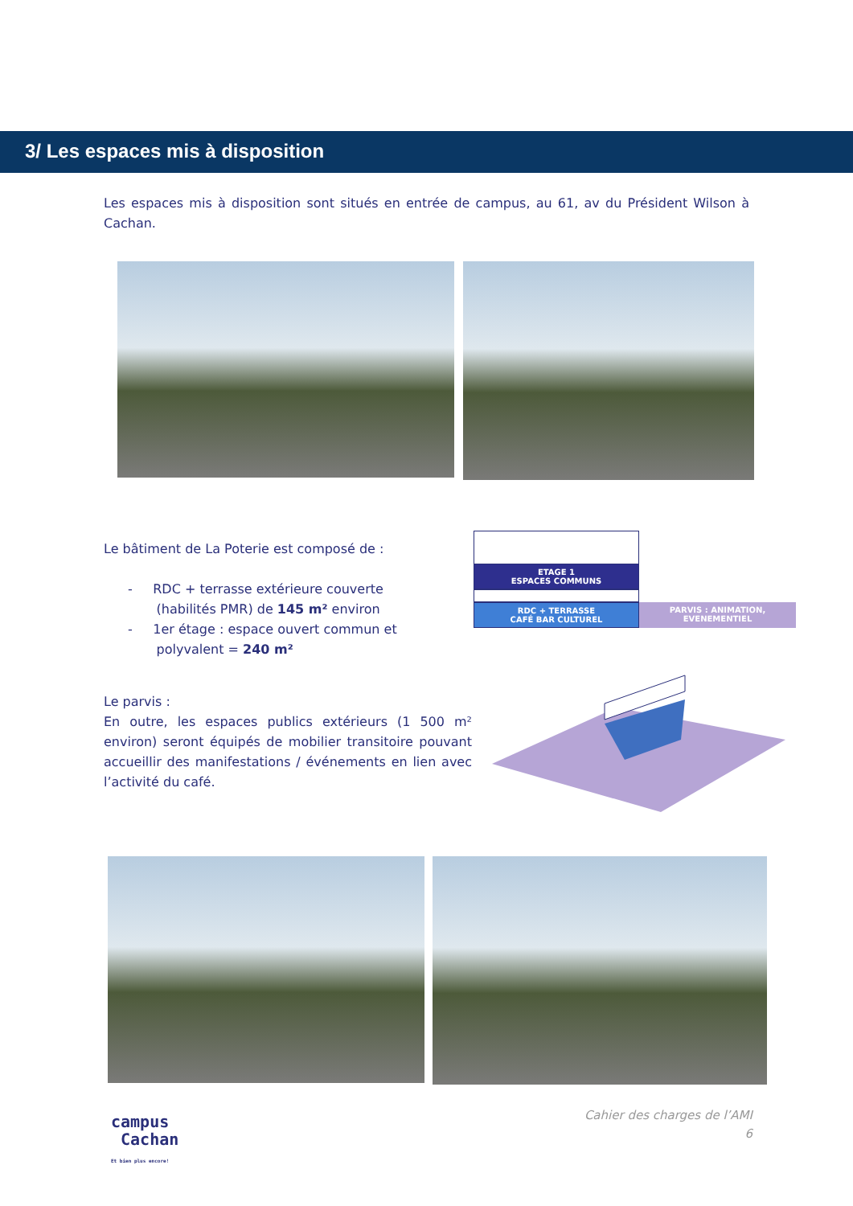3/ Les espaces mis à disposition
Les espaces mis à disposition sont situés en entrée de campus, au 61, av du Président Wilson à Cachan.
Le bâtiment de La Poterie est composé de :
- RDC + terrasse extérieure couverte
(habilités PMR) de 145 m² environ
- 1er étage : espace ouvert commun et
polyvalent = 240 m²
ETAGE 1
ESPACES COMMUNS
RDC + TERRASSE
CAFÉ BAR CULTUREL
PARVIS : ANIMATION,
EVENEMENTIEL
Le parvis :
En outre, les espaces publics extérieurs (1 500 m² environ) seront équipés de mobilier transitoire pouvant accueillir des manifestations / événements en lien avec l’activité du café.
campus
Cachan
Et bien plus encore!
Cahier des charges de l’AMI
6